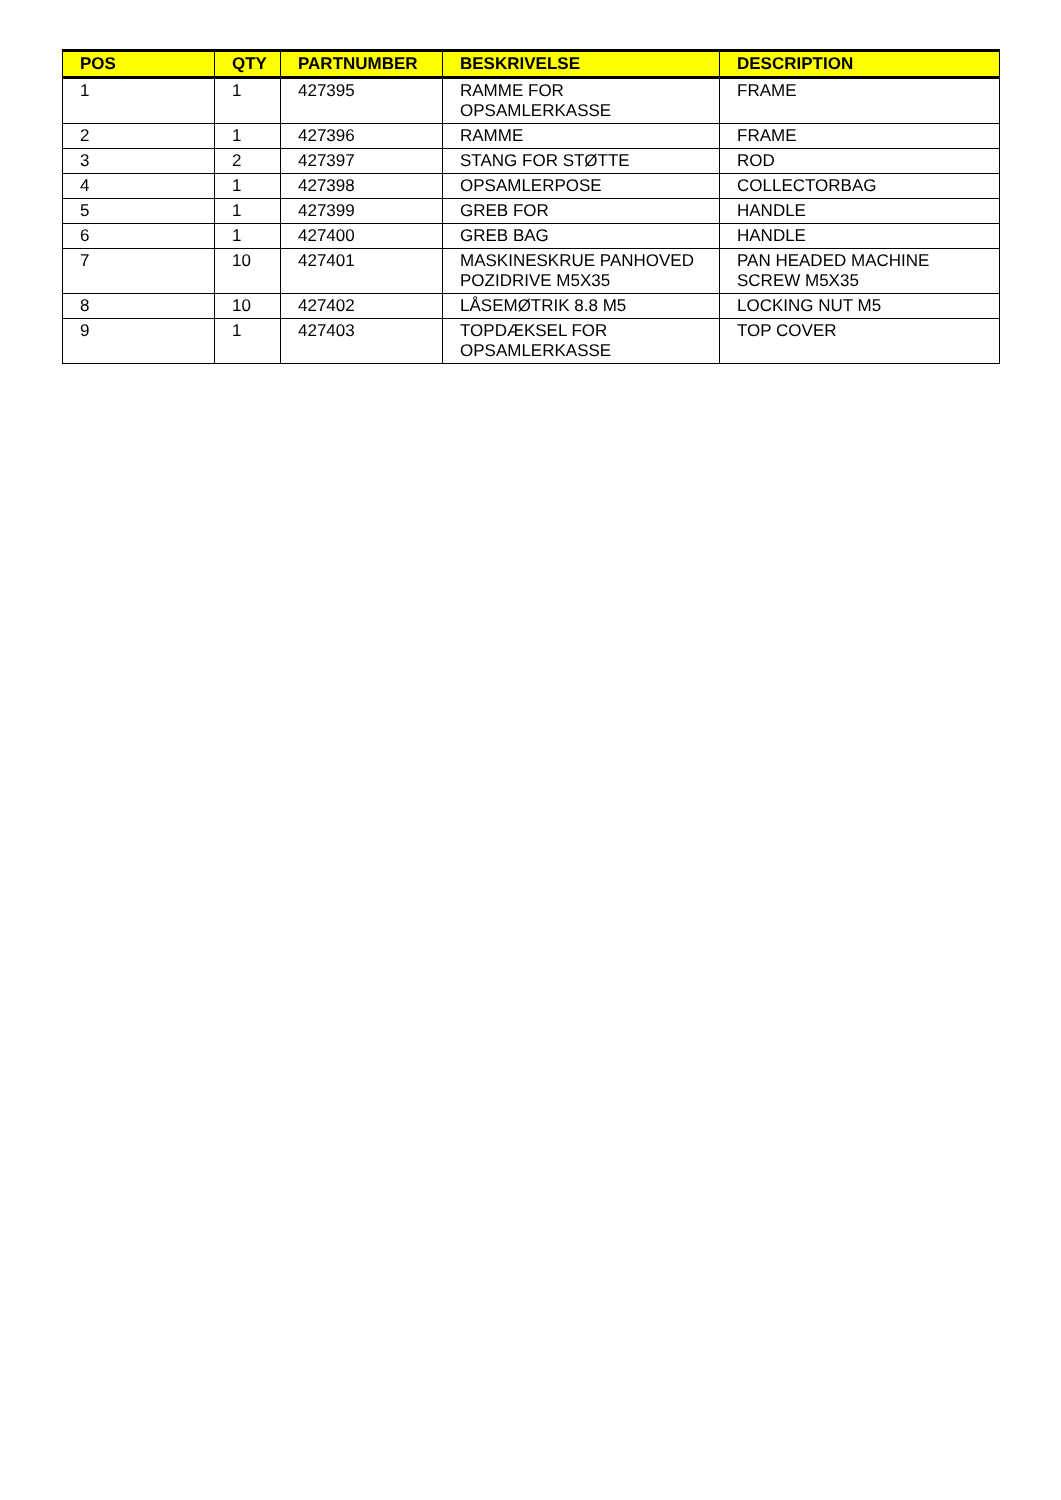| POS | QTY | PARTNUMBER | BESKRIVELSE | DESCRIPTION |
| --- | --- | --- | --- | --- |
| 1 | 1 | 427395 | RAMME FOR OPSAMLERKASSE | FRAME |
| 2 | 1 | 427396 | RAMME | FRAME |
| 3 | 2 | 427397 | STANG FOR STØTTE | ROD |
| 4 | 1 | 427398 | OPSAMLERPOSE | COLLECTORBAG |
| 5 | 1 | 427399 | GREB FOR | HANDLE |
| 6 | 1 | 427400 | GREB BAG | HANDLE |
| 7 | 10 | 427401 | MASKINESKRUE PANHOVED POZIDRIVE M5X35 | PAN HEADED MACHINE SCREW M5X35 |
| 8 | 10 | 427402 | LÅSEMØTRIK 8.8 M5 | LOCKING NUT M5 |
| 9 | 1 | 427403 | TOPDÆKSEL FOR OPSAMLERKASSE | TOP COVER |